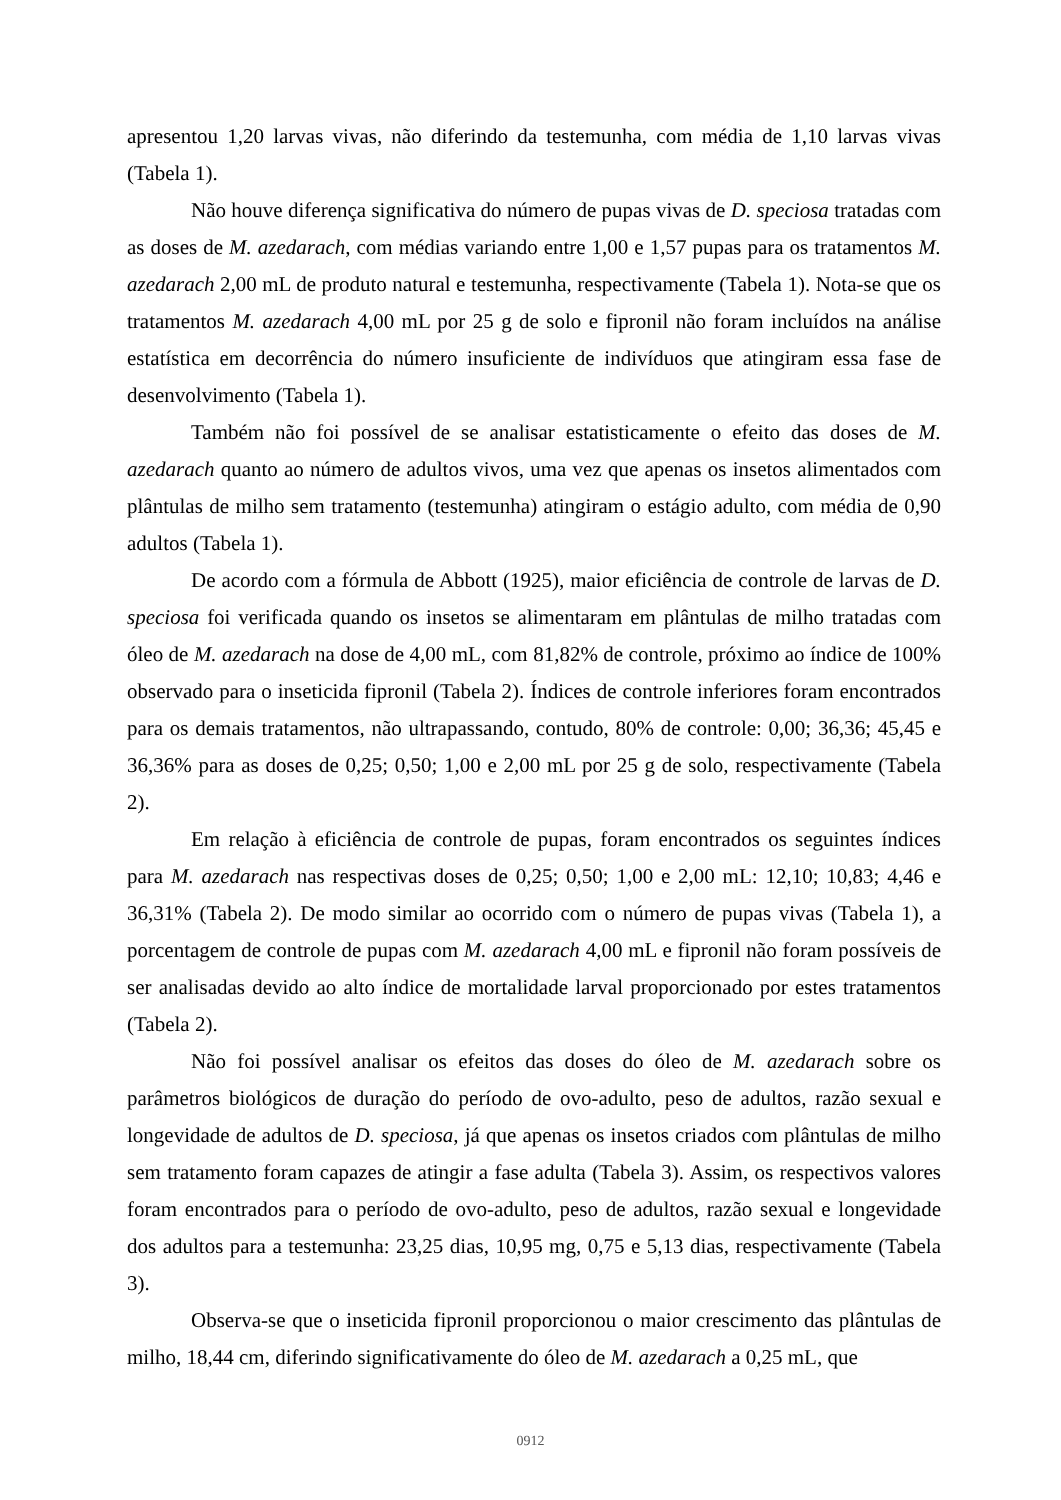apresentou 1,20 larvas vivas, não diferindo da testemunha, com média de 1,10 larvas vivas (Tabela 1).
Não houve diferença significativa do número de pupas vivas de D. speciosa tratadas com as doses de M. azedarach, com médias variando entre 1,00 e 1,57 pupas para os tratamentos M. azedarach 2,00 mL de produto natural e testemunha, respectivamente (Tabela 1). Nota-se que os tratamentos M. azedarach 4,00 mL por 25 g de solo e fipronil não foram incluídos na análise estatística em decorrência do número insuficiente de indivíduos que atingiram essa fase de desenvolvimento (Tabela 1).
Também não foi possível de se analisar estatisticamente o efeito das doses de M. azedarach quanto ao número de adultos vivos, uma vez que apenas os insetos alimentados com plântulas de milho sem tratamento (testemunha) atingiram o estágio adulto, com média de 0,90 adultos (Tabela 1).
De acordo com a fórmula de Abbott (1925), maior eficiência de controle de larvas de D. speciosa foi verificada quando os insetos se alimentaram em plântulas de milho tratadas com óleo de M. azedarach na dose de 4,00 mL, com 81,82% de controle, próximo ao índice de 100% observado para o inseticida fipronil (Tabela 2). Índices de controle inferiores foram encontrados para os demais tratamentos, não ultrapassando, contudo, 80% de controle: 0,00; 36,36; 45,45 e 36,36% para as doses de 0,25; 0,50; 1,00 e 2,00 mL por 25 g de solo, respectivamente (Tabela 2).
Em relação à eficiência de controle de pupas, foram encontrados os seguintes índices para M. azedarach nas respectivas doses de 0,25; 0,50; 1,00 e 2,00 mL: 12,10; 10,83; 4,46 e 36,31% (Tabela 2). De modo similar ao ocorrido com o número de pupas vivas (Tabela 1), a porcentagem de controle de pupas com M. azedarach 4,00 mL e fipronil não foram possíveis de ser analisadas devido ao alto índice de mortalidade larval proporcionado por estes tratamentos (Tabela 2).
Não foi possível analisar os efeitos das doses do óleo de M. azedarach sobre os parâmetros biológicos de duração do período de ovo-adulto, peso de adultos, razão sexual e longevidade de adultos de D. speciosa, já que apenas os insetos criados com plântulas de milho sem tratamento foram capazes de atingir a fase adulta (Tabela 3). Assim, os respectivos valores foram encontrados para o período de ovo-adulto, peso de adultos, razão sexual e longevidade dos adultos para a testemunha: 23,25 dias, 10,95 mg, 0,75 e 5,13 dias, respectivamente (Tabela 3).
Observa-se que o inseticida fipronil proporcionou o maior crescimento das plântulas de milho, 18,44 cm, diferindo significativamente do óleo de M. azedarach a 0,25 mL, que
0912